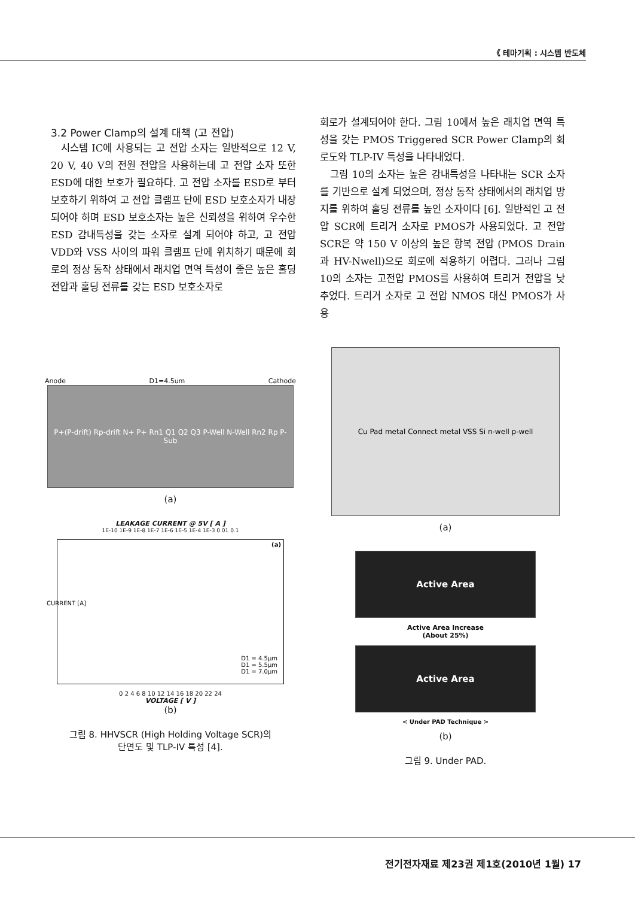《 테마기획 : 시스템 반도체
3.2 Power Clamp의 설계 대책 (고 전압)
시스템 IC에 사용되는 고 전압 소자는 일반적으로 12 V, 20 V, 40 V의 전원 전압을 사용하는데 고 전압 소자 또한 ESD에 대한 보호가 필요하다. 고 전압 소자를 ESD로 부터 보호하기 위하여 고 전압 클램프 단에 ESD 보호소자가 내장되어야 하며 ESD 보호소자는 높은 신뢰성을 위하여 우수한 ESD 감내특성을 갖는 소자로 설계 되어야 하고, 고 전압 VDD와 VSS 사이의 파워 클램프 단에 위치하기 때문에 회로의 정상 동작 상태에서 래치업 면역 특성이 좋은 높은 홀딩전압과 홀딩 전류를 갖는 ESD 보호소자로
회로가 설계되어야 한다. 그림 10에서 높은 래치업 면역 특성을 갖는 PMOS Triggered SCR Power Clamp의 회로도와 TLP-IV 특성을 나타내었다.
그림 10의 소자는 높은 감내특성을 나타내는 SCR 소자를 기반으로 설계 되었으며, 정상 동작 상태에서의 래치업 방지를 위하여 홀딩 전류를 높인 소자이다 [6]. 일반적인 고 전압 SCR에 트리거 소자로 PMOS가 사용되었다. 고 전압 SCR은 약 150 V 이상의 높은 항복 전압 (PMOS Drain과 HV-Nwell)으로 회로에 적용하기 어렵다. 그러나 그림 10의 소자는 고전압 PMOS를 사용하여 트리거 전압을 낮추었다. 트리거 소자로 고 전압 NMOS 대신 PMOS가 사용
Anode D1=4.5um Cathode
P+(P-drift) Rp-drift N+ P+ Rn1 Q1 Q2 Q3 P-Well N-Well Rn2 Rp P-Sub
(a)
LEAKAGE CURRENT @ 5V [ A ]
1E-10 1E-9 1E-8 1E-7 1E-6 1E-5 1E-4 1E-3 0.01 0.1
(a)
CURRENT [A]
D1 = 4.5μm
D1 = 5.5μm
D1 = 7.0μm
0 2 4 6 8 10 12 14 16 18 20 22 24
VOLTAGE [ V ]
(b)
그림 8. HHVSCR (High Holding Voltage SCR)의
단면도 및 TLP-IV 특성 [4].
Cu Pad metal Connect metal VSS Si n-well p-well
(a)
Active Area
Active Area Increase
(About 25%)
Active Area
< Under PAD Technique >
(b)
그림 9. Under PAD.
전기전자재료 제23권 제1호(2010년 1월) 17